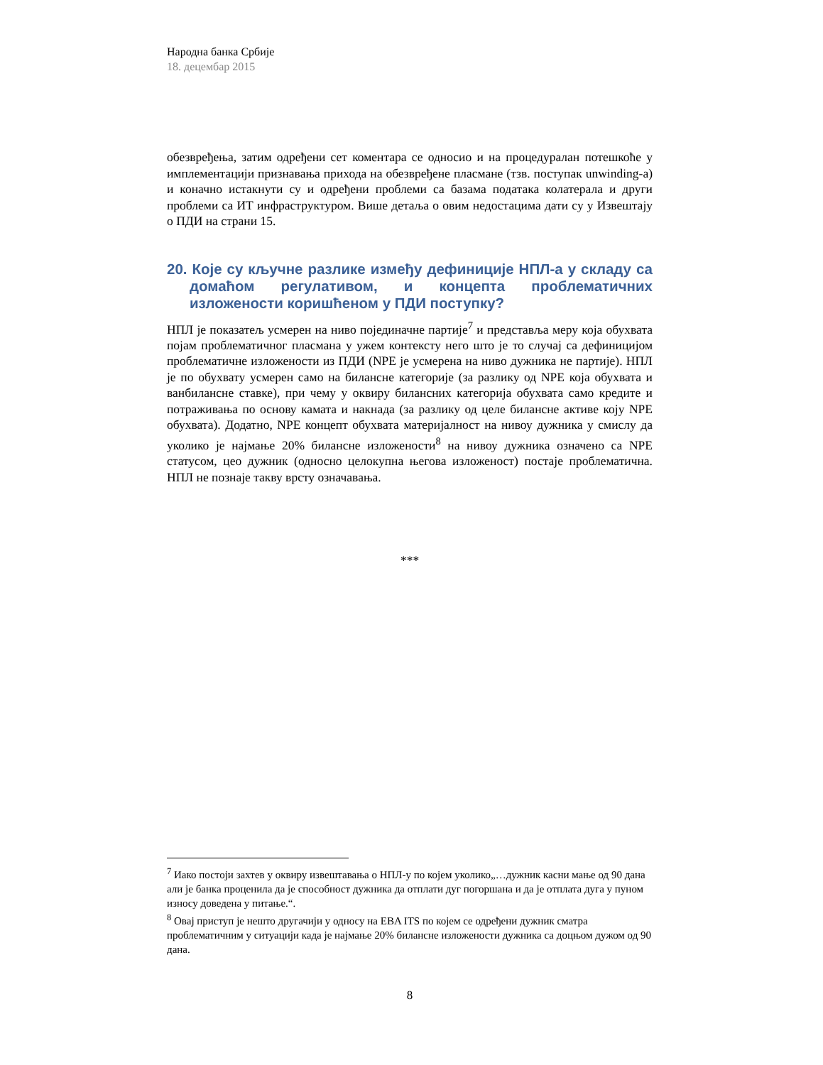Народна банка Србије
18. децембар 2015
обезвређења, затим одређени сет коментара се односио и на процедуралан потешкоће у имплементацији признавања прихода на обезвређене пласмане (тзв. поступак unwinding-a) и коначно истакнути су и одређени проблеми са базама података колатерала и други проблеми са ИТ инфраструктуром. Више детаља о овим недостацима дати су у Извештају о ПДИ на страни 15.
20. Које су кључне разлике између дефиниције НПЛ-а у складу са домаћом регулативом, и концепта проблематичних изложености коришћеном у ПДИ поступку?
НПЛ је показатељ усмерен на ниво појединачне партије<sup>7</sup> и представља меру која обухвата појам проблематичног пласмана у ужем контексту него што је то случај са дефиницијом проблематичне изложености из ПДИ (NPE је усмерена на ниво дужника не партије). НПЛ је по обухвату усмерен само на билансне категорије (за разлику од NPE која обухвата и ванбилансне ставке), при чему у оквиру билансних категорија обухвата само кредите и потраживања по основу камата и накнада (за разлику од целе билансне активе коју NPE обухвата). Додатно, NPE концепт обухвата материјалност на нивоу дужника у смислу да уколико је најмање 20% билансне изложености<sup>8</sup> на нивоу дужника означено са NPE статусом, цео дужник (односно целокупна његова изложеност) постаје проблематична. НПЛ не познаје такву врсту означавања.
***
<sup>7</sup> Иако постоји захтев у оквиру извештавања о НПЛ-у по којем уколико„…дужник касни мање од 90 дана али је банка проценила да је способност дужника да отплати дуг погоршана и да је отплата дуга у пуном износу доведена у питање.“.
<sup>8</sup> Овај приступ је нешто другачији у односу на EBA ITS по којем се одређени дужник сматра проблематичним у ситуацији када је најмање 20% билансне изложености дужника са доцњом дужом од 90 дана.
8